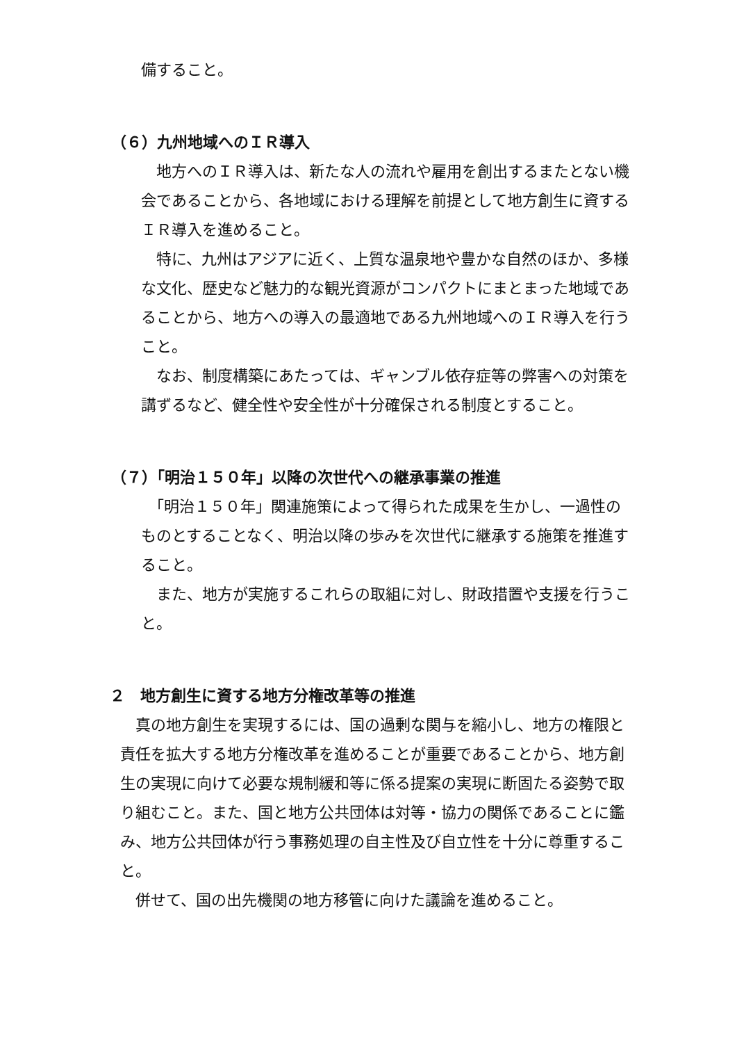備すること。
（６）九州地域へのＩＲ導入
　地方へのＩＲ導入は、新たな人の流れや雇用を創出するまたとない機会であることから、各地域における理解を前提として地方創生に資するＩＲ導入を進めること。
　特に、九州はアジアに近く、上質な温泉地や豊かな自然のほか、多様な文化、歴史など魅力的な観光資源がコンパクトにまとまった地域であることから、地方への導入の最適地である九州地域へのＩＲ導入を行うこと。
　なお、制度構築にあたっては、ギャンブル依存症等の弊害への対策を講ずるなど、健全性や安全性が十分確保される制度とすること。
（７）「明治１５０年」以降の次世代への継承事業の推進
　「明治１５０年」関連施策によって得られた成果を生かし、一過性のものとすることなく、明治以降の歩みを次世代に継承する施策を推進すること。
　また、地方が実施するこれらの取組に対し、財政措置や支援を行うこと。
２　地方創生に資する地方分権改革等の推進
　真の地方創生を実現するには、国の過剰な関与を縮小し、地方の権限と責任を拡大する地方分権改革を進めることが重要であることから、地方創生の実現に向けて必要な規制緩和等に係る提案の実現に断固たる姿勢で取り組むこと。また、国と地方公共団体は対等・協力の関係であることに鑑み、地方公共団体が行う事務処理の自主性及び自立性を十分に尊重すること。
　併せて、国の出先機関の地方移管に向けた議論を進めること。